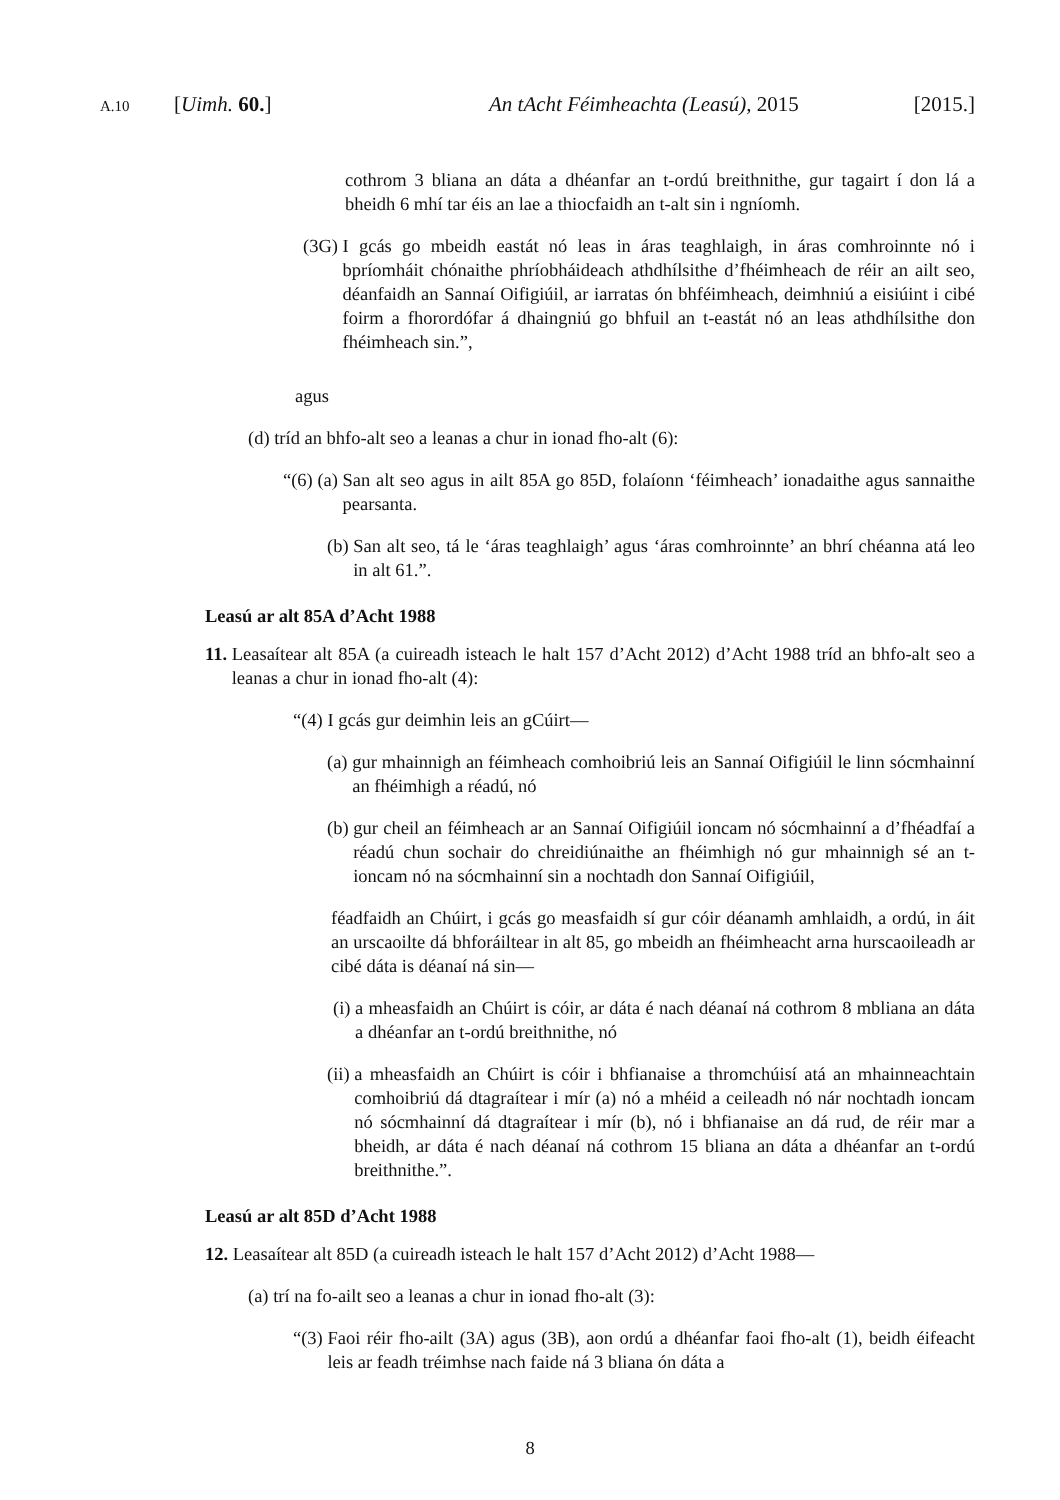A.10 [Uimh. 60.] An tAcht Féimheachta (Leasú), 2015 [2015.]
cothrom 3 bliana an dáta a dhéanfar an t-ordú breithnithe, gur tagairt í don lá a bheidh 6 mhí tar éis an lae a thiocfaidh an t-alt sin i ngníomh.
(3G) I gcás go mbeidh eastát nó leas in áras teaghlaigh, in áras comhroinnte nó i bpríomháit chónaithe phríobháideach athdhílsithe d’fhéimheach de réir an ailt seo, déanfaidh an Sannaí Oifigiúil, ar iarratas ón bhféimheach, deimhniú a eisiúint i cibé foirm a fhorordófar á dhaingniú go bhfuil an t-eastát nó an leas athdhílsithe don fhéimheach sin.”,
agus
(d) tríd an bhfo-alt seo a leanas a chur in ionad fho-alt (6):
“(6) (a) San alt seo agus in ailt 85A go 85D, folaíonn ‘féimheach’ ionadaithe agus sannaithe pearsanta.
(b) San alt seo, tá le ‘áras teaghlaigh’ agus ‘áras comhroinnte’ an bhrí chéanna atá leo in alt 61.”.
Leasú ar alt 85A d’Acht 1988
11. Leasaítear alt 85A (a cuireadh isteach le halt 157 d’Acht 2012) d’Acht 1988 tríd an bhfo-alt seo a leanas a chur in ionad fho-alt (4):
“(4) I gcás gur deimhin leis an gCúirt—
(a) gur mhainnigh an féimheach comhoibriú leis an Sannaí Oifigiúil le linn sócmhainní an fhéimhigh a réadú, nó
(b) gur cheil an féimheach ar an Sannaí Oifigiúil ioncam nó sócmhainní a d’fhéadfaí a réadú chun sochair do chreidiúnaithe an fhéimhigh nó gur mhainnigh sé an t-ioncam nó na sócmhainní sin a nochtadh don Sannaí Oifigiúil,
féadfaidh an Chúirt, i gcás go measfaidh sí gur cóir déanamh amhlaidh, a ordú, in áit an urscaoilte dá bhforáiltear in alt 85, go mbeidh an fhéimheacht arna hurscaoileadh ar cibé dáta is déanaí ná sin—
(i) a mheasfaidh an Chúirt is cóir, ar dáta é nach déanaí ná cothrom 8 mbliana an dáta a dhéanfar an t-ordú breithnithe, nó
(ii) a mheasfaidh an Chúirt is cóir i bhfianaise a thromchúisí atá an mhainneachtain comhoibriú dá dtagraítear i mír (a) nó a mhéid a ceileadh nó nár nochtadh ioncam nó sócmhainní dá dtagraítear i mír (b), nó i bhfianaise an dá rud, de réir mar a bheidh, ar dáta é nach déanaí ná cothrom 15 bliana an dáta a dhéanfar an t-ordú breithnithe.”.
Leasú ar alt 85D d’Acht 1988
12. Leasaítear alt 85D (a cuireadh isteach le halt 157 d’Acht 2012) d’Acht 1988—
(a) trí na fo-ailt seo a leanas a chur in ionad fho-alt (3):
“(3) Faoi réir fho-ailt (3A) agus (3B), aon ordú a dhéanfar faoi fho-alt (1), beidh éifeacht leis ar feadh tréimhse nach faide ná 3 bliana ón dáta a
8